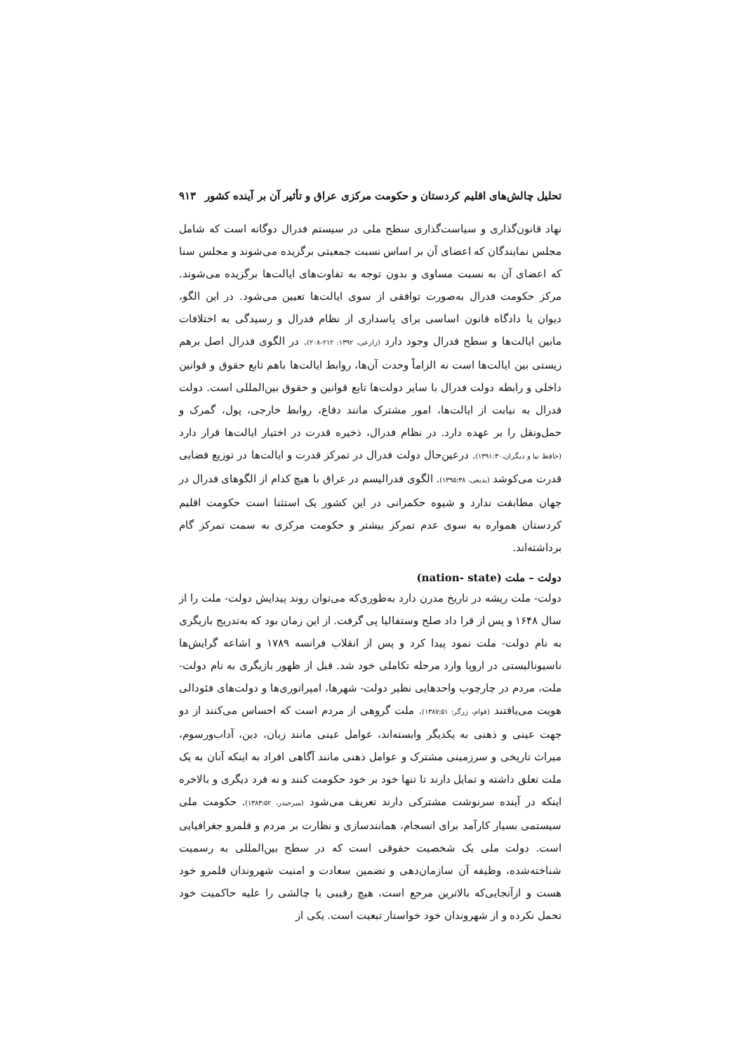تحلیل چالش‌های اقلیم کردستان و حکومت مرکزی عراق و تأثیر آن بر آینده کشور ۹۱۳
نهاد قانون‌گذاری و سیاست‌گذاری سطح ملی در سیستم فدرال دوگانه است که شامل مجلس نمایندگان که اعضای آن بر اساس نسبت جمعیتی برگزیده می‌شوند و مجلس سنا که اعضای آن به نسبت مساوی و بدون توجه به تفاوت‌های ایالت‌ها برگزیده می‌شوند. مرکز حکومت فدرال به‌صورت توافقی از سوی ایالت‌ها تعیین می‌شود. در این الگو، دیوان یا دادگاه قانون اساسی برای پاسداری از نظام فدرال و رسیدگی به اختلافات مابین ایالت‌ها و سطح فدرال وجود دارد (زارعی، ۱۳۹۲: ۲۱۲-۲۰۸). در الگوی فدرال اصل برهم زیستی بین ایالت‌ها است نه الزاماً وحدت آن‌ها، روابط ایالت‌ها باهم تابع حقوق و قوانین داخلی و رابطه دولت فدرال با سایر دولت‌ها تابع قوانین و حقوق بین‌المللی است. دولت فدرال به نیابت از ایالت‌ها، امور مشترک مانند دفاع، روابط خارجی، پول، گمرک و حمل‌ونقل را بر عهده دارد. در نظام فدرال، ذخیره قدرت در اختیار ایالت‌ها قرار دارد (حافظ نیا و دیگران،۱۳۹۱:۳۰). درعین‌حال دولت فدرال در تمرکز قدرت و ایالت‌ها در توزیع فضایی قدرت می‌کوشد (بدیعی، ۱۳۹۵:۳۸). الگوی فدرالیسم در عراق با هیچ کدام از الگوهای فدرال در جهان مطابقت ندارد و شیوه حکمرانی در این کشور یک استثنا است حکومت اقلیم کردستان همواره به سوی عدم تمرکز بیشتر و حکومت مرکزی به سمت تمرکز گام برداشته‌اند.
دولت – ملت (nation- state)
دولت- ملت ریشه در تاریخ مدرن دارد به‌طوری‌که می‌توان روند پیدایش دولت- ملت را از سال ۱۶۴۸ و پس از قرا داد صلح وستفالیا پی گرفت. از این زمان بود که به‌تدریج بازیگری به نام دولت- ملت نمود پیدا کرد و پس از انقلاب فرانسه ۱۷۸۹ و اشاعه گرایش‌ها ناسیونالیستی در اروپا وارد مرحله تکاملی خود شد. قبل از ظهور بازیگری به نام دولت- ملت، مردم در چارچوب واحدهایی نظیر دولت- شهرها، امپراتوری‌ها و دولت‌های فئودالی هویت می‌یافتند (قوام، زرگر: ۱۳۸۷:۵۱). ملت گروهی از مردم است که احساس می‌کنند از دو جهت عینی و ذهنی به یکدیگر وابسته‌اند، عوامل عینی مانند زبان، دین، آداب‌ورسوم، میراث تاریخی و سرزمینی مشترک و عوامل ذهنی مانند آگاهی افراد به اینکه آنان به یک ملت تعلق داشته و تمایل دارند تا تنها خود بر خود حکومت کنند و نه فرد دیگری و بالاخره اینکه در آینده سرنوشت مشترکی دارند تعریف می‌شود (میرحیدر، ۱۳۸۳:۵۲). حکومت ملی سیستمی بسیار کارآمد برای انسجام، همانندسازی و نظارت بر مردم و قلمرو جغرافیایی است. دولت ملی یک شخصیت حقوقی است که در سطح بین‌المللی به رسمیت شناخته‌شده، وظیفه آن سازمان‌دهی و تضمین سعادت و امنیت شهروندان قلمرو خود هست و ازآنجایی‌که بالاترین مرجع است، هیچ رقیبی یا چالشی را علیه حاکمیت خود تحمل نکرده و از شهروندان خود خواستار تبعیت است. یکی از